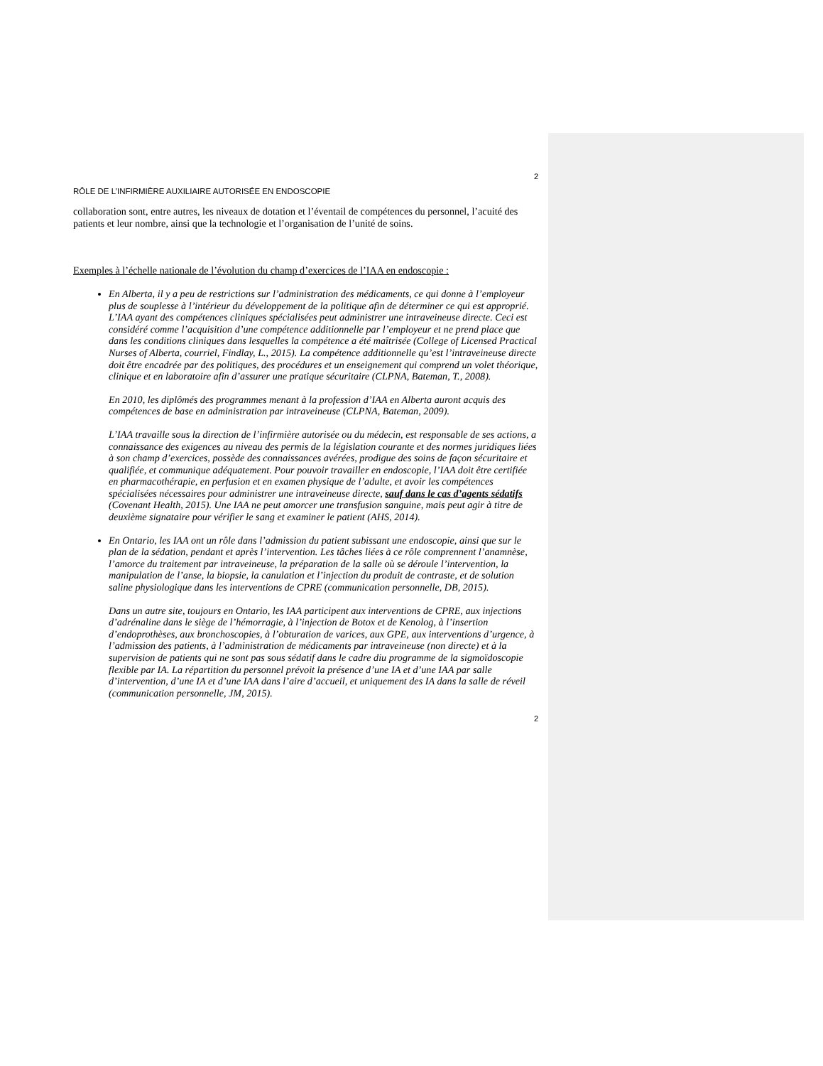2
RÔLE DE L’INFIRMIÈRE AUXILIAIRE AUTORISÉE EN ENDOSCOPIE
collaboration sont, entre autres, les niveaux de dotation et l’éventail de compétences du personnel, l’acuité des patients et leur nombre, ainsi que la technologie et l’organisation de l’unité de soins.
Exemples à l’échelle nationale de l’évolution du champ d’exercices de l’IAA en endoscopie :
En Alberta, il y a peu de restrictions sur l’administration des médicaments, ce qui donne à l’employeur plus de souplesse à l’intérieur du développement de la politique afin de déterminer ce qui est approprié. L’IAA ayant des compétences cliniques spécialisées peut administrer une intraveineuse directe. Ceci est considéré comme l’acquisition d’une compétence additionnelle par l’employeur et ne prend place que dans les conditions cliniques dans lesquelles la compétence a été maîtrisée (College of Licensed Practical Nurses of Alberta, courriel, Findlay, L., 2015). La compétence additionnelle qu’est l’intraveineuse directe doit être encadrée par des politiques, des procédures et un enseignement qui comprend un volet théorique, clinique et en laboratoire afin d’assurer une pratique sécuritaire (CLPNA, Bateman, T., 2008).
En 2010, les diplômés des programmes menant à la profession d’IAA en Alberta auront acquis des compétences de base en administration par intraveineuse (CLPNA, Bateman, 2009).
L’IAA travaille sous la direction de l’infirmière autorisée ou du médecin, est responsable de ses actions, a connaissance des exigences au niveau des permis de la législation courante et des normes juridiques liées à son champ d’exercices, possède des connaissances avérées, prodigue des soins de façon sécuritaire et qualifiée, et communique adéquatement. Pour pouvoir travailler en endoscopie, l’IAA doit être certifiée en pharmacothérapie, en perfusion et en examen physique de l’adulte, et avoir les compétences spécialisées nécessaires pour administrer une intraveineuse directe, sauf dans le cas d’agents sédatifs (Covenant Health, 2015). Une IAA ne peut amorcer une transfusion sanguine, mais peut agir à titre de deuxième signataire pour vérifier le sang et examiner le patient (AHS, 2014).
En Ontario, les IAA ont un rôle dans l’admission du patient subissant une endoscopie, ainsi que sur le plan de la sédation, pendant et après l’intervention. Les tâches liées à ce rôle comprennent l’anamnèse, l’amorce du traitement par intraveineuse, la préparation de la salle où se déroule l’intervention, la manipulation de l’anse, la biopsie, la canulation et l’injection du produit de contraste, et de solution saline physiologique dans les interventions de CPRE (communication personnelle, DB, 2015).
Dans un autre site, toujours en Ontario, les IAA participent aux interventions de CPRE, aux injections d’adrénaline dans le siège de l’hémorragie, à l’injection de Botox et de Kenolog, à l’insertion d’endoprothèses, aux bronchoscopies, à l’obturation de varices, aux GPE, aux interventions d’urgence, à l’admission des patients, à l’administration de médicaments par intraveineuse (non directe) et à la supervision de patients qui ne sont pas sous sédatif dans le cadre diu programme de la sigmoïdoscopie flexible par IA. La répartition du personnel prévoit la présence d’une IA et d’une IAA par salle d’intervention, d’une IA et d’une IAA dans l’aire d’accueil, et uniquement des IA dans la salle de réveil (communication personnelle, JM, 2015).
2